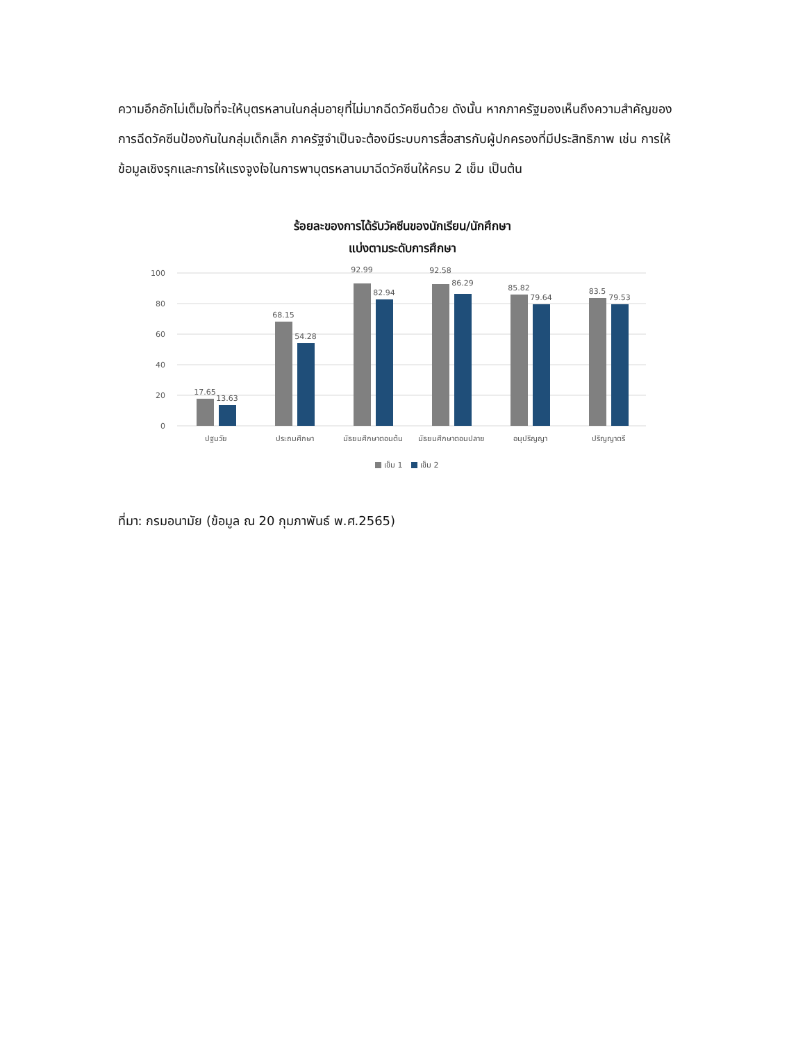ความอึกอักไม่เต็มใจที่จะให้บุตรหลานในกลุ่มอายุที่ไม่มากฉีดวัคซีนด้วย ดังนั้น หากภาครัฐมองเห็นถึงความสำคัญของการฉีดวัคซีนป้องกันในกลุ่มเด็กเล็ก ภาครัฐจำเป็นจะต้องมีระบบการสื่อสารกับผู้ปกครองที่มีประสิทธิภาพ เช่น การให้ข้อมูลเชิงรุกและการให้แรงจูงใจในการพาบุตรหลานมาฉีดวัคซีนให้ครบ 2 เข็ม เป็นต้น
ร้อยละของการได้รับวัคซีนของนักเรียน/นักศึกษา
แบ่งตามระดับการศึกษา
100
80
60
40
20
0
17.65
13.63
68.15
54.28
92.99
82.94
92.58
86.29
85.82
79.64
83.5
79.53
ปฐมวัย
ประถมศึกษา
มัธยมศึกษาตอนต้น
มัธยมศึกษาตอนปลาย
อนุปริญญา
ปริญญาตรี
เข็ม 1
เข็ม 2
ที่มา: กรมอนามัย (ข้อมูล ณ 20 กุมภาพันธ์ พ.ศ.2565)